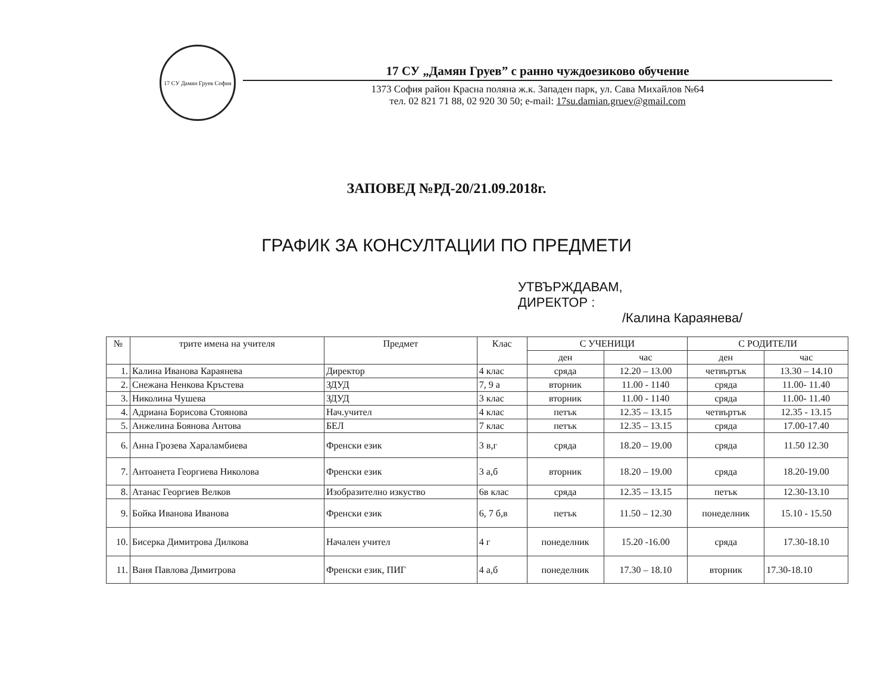17 СУ Дамян Груев София
17 СУ „Дамян Груев” с ранно чуждоезиково обучение
1373 София район Красна поляна ж.к. Западен парк, ул. Сава Михайлов №64
тел. 02 821 71 88, 02 920 30 50; e-mail: 17su.damian.gruev@gmail.com
ЗАПОВЕД №РД-20/21.09.2018г.
ГРАФИК ЗА КОНСУЛТАЦИИ ПО ПРЕДМЕТИ
УТВЪРЖДАВАМ,
ДИРЕКТОР :
/Калина Караянева/
| № | трите имена на учителя | Предмет | Клас | С УЧЕНИЦИ | | С РОДИТЕЛИ | |
| --- | --- | --- | --- | --- | --- | --- | --- |
| | | | | ден | час | ден | час |
| 1. | Калина Иванова Караянева | Директор | 4 клас | сряда | 12.20 – 13.00 | четвъртък | 13.30 – 14.10 |
| 2. | Снежана Ненкова Кръстева | ЗДУД | 7, 9 а | вторник | 11.00 - 1140 | сряда | 11.00- 11.40 |
| 3. | Николина Чушева | ЗДУД | 3 клас | вторник | 11.00 - 1140 | сряда | 11.00- 11.40 |
| 4. | Адриана Борисова Стоянова | Нач.учител | 4 клас | петък | 12.35 – 13.15 | четвъртък | 12.35 - 13.15 |
| 5. | Анжелина Боянова Антова | БЕЛ | 7 клас | петък | 12.35 – 13.15 | сряда | 17.00-17.40 |
| 6. | Анна Грозева Хараламбиева | Френски език | 3 в,г | сряда | 18.20 – 19.00 | сряда | 11.50 12.30 |
| 7. | Антоанета Георгиева Николова | Френски език | 3 а,б | вторник | 18.20 – 19.00 | сряда | 18.20-19.00 |
| 8. | Атанас Георгиев Велков | Изобразително изкуство | 6в клас | сряда | 12.35 – 13.15 | петък | 12.30-13.10 |
| 9. | Бойка Иванова Иванова | Френски език | 6, 7 б,в | петък | 11.50 – 12.30 | понеделник | 15.10 - 15.50 |
| 10. | Бисерка Димитрова Дилкова | Начален учител | 4 г | понеделник | 15.20 -16.00 | сряда | 17.30-18.10 |
| 11. | Ваня Павлова Димитрова | Френски език, ПИГ | 4 а,б | понеделник | 17.30 – 18.10 | вторник | 17.30-18.10 |